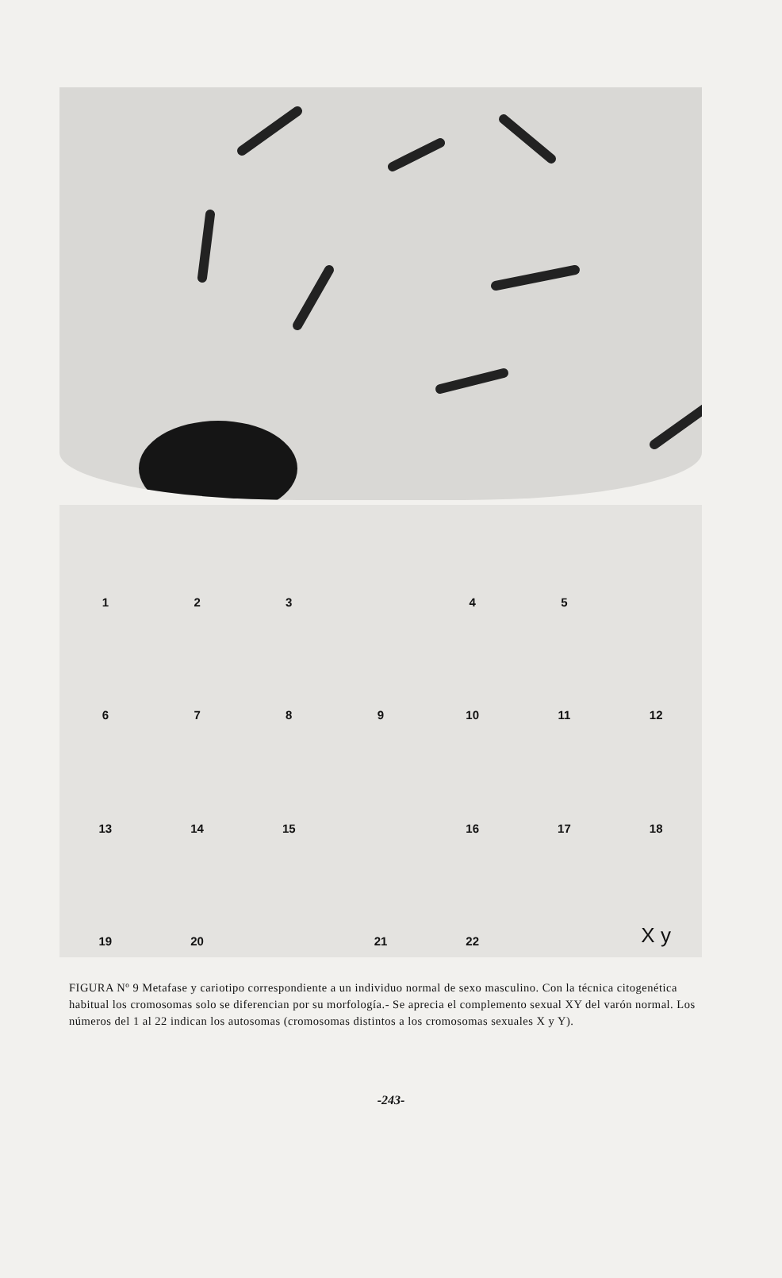1
2
3
4
5
6
7
8
9
10
11
12
13
14
15
16
17
18
19
20
21
22
X y
FIGURA Nº 9 Metafase y cariotipo correspondiente a un individuo normal de sexo masculino. Con la técnica citogenética habitual los cromosomas solo se diferencian por su morfología.- Se aprecia el complemento sexual XY del varón normal. Los números del 1 al 22 indican los autosomas (cromosomas distintos a los cromosomas sexuales X y Y).
-243-